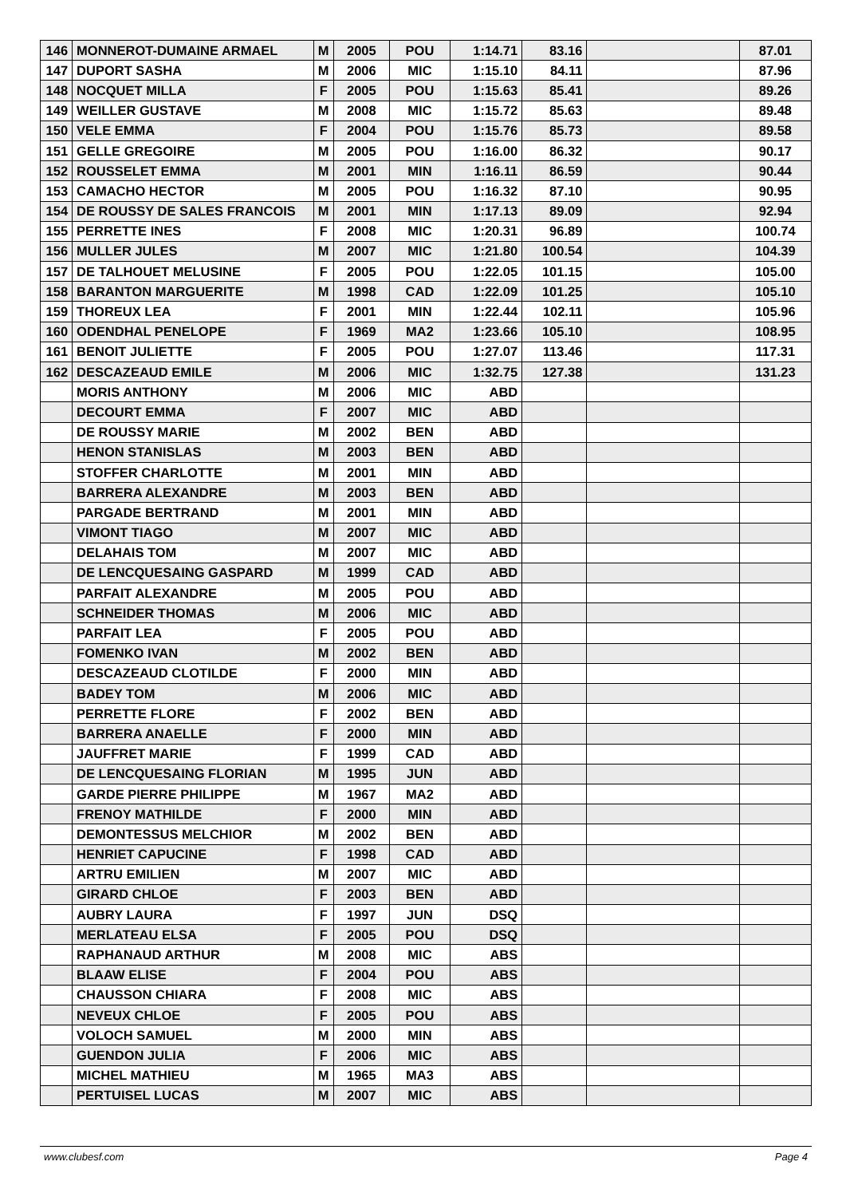| 146 | MONNEROT-DUMAINE ARMAEL | M | 2005 | POU | 1:14.71 | 83.16 | | 87.01 |
| 147 | DUPORT SASHA | M | 2006 | MIC | 1:15.10 | 84.11 | | 87.96 |
| 148 | NOCQUET MILLA | F | 2005 | POU | 1:15.63 | 85.41 | | 89.26 |
| 149 | WEILLER GUSTAVE | M | 2008 | MIC | 1:15.72 | 85.63 | | 89.48 |
| 150 | VELE EMMA | F | 2004 | POU | 1:15.76 | 85.73 | | 89.58 |
| 151 | GELLE GREGOIRE | M | 2005 | POU | 1:16.00 | 86.32 | | 90.17 |
| 152 | ROUSSELET EMMA | M | 2001 | MIN | 1:16.11 | 86.59 | | 90.44 |
| 153 | CAMACHO HECTOR | M | 2005 | POU | 1:16.32 | 87.10 | | 90.95 |
| 154 | DE ROUSSY DE SALES FRANCOIS | M | 2001 | MIN | 1:17.13 | 89.09 | | 92.94 |
| 155 | PERRETTE INES | F | 2008 | MIC | 1:20.31 | 96.89 | | 100.74 |
| 156 | MULLER JULES | M | 2007 | MIC | 1:21.80 | 100.54 | | 104.39 |
| 157 | DE TALHOUET MELUSINE | F | 2005 | POU | 1:22.05 | 101.15 | | 105.00 |
| 158 | BARANTON MARGUERITE | M | 1998 | CAD | 1:22.09 | 101.25 | | 105.10 |
| 159 | THOREUX LEA | F | 2001 | MIN | 1:22.44 | 102.11 | | 105.96 |
| 160 | ODENDHAL PENELOPE | F | 1969 | MA2 | 1:23.66 | 105.10 | | 108.95 |
| 161 | BENOIT JULIETTE | F | 2005 | POU | 1:27.07 | 113.46 | | 117.31 |
| 162 | DESCAZEAUD EMILE | M | 2006 | MIC | 1:32.75 | 127.38 | | 131.23 |
| | MORIS ANTHONY | M | 2006 | MIC | ABD | | | |
| | DECOURT EMMA | F | 2007 | MIC | ABD | | | |
| | DE ROUSSY MARIE | M | 2002 | BEN | ABD | | | |
| | HENON STANISLAS | M | 2003 | BEN | ABD | | | |
| | STOFFER CHARLOTTE | M | 2001 | MIN | ABD | | | |
| | BARRERA ALEXANDRE | M | 2003 | BEN | ABD | | | |
| | PARGADE BERTRAND | M | 2001 | MIN | ABD | | | |
| | VIMONT TIAGO | M | 2007 | MIC | ABD | | | |
| | DELAHAIS TOM | M | 2007 | MIC | ABD | | | |
| | DE LENCQUESAING GASPARD | M | 1999 | CAD | ABD | | | |
| | PARFAIT ALEXANDRE | M | 2005 | POU | ABD | | | |
| | SCHNEIDER THOMAS | M | 2006 | MIC | ABD | | | |
| | PARFAIT LEA | F | 2005 | POU | ABD | | | |
| | FOMENKO IVAN | M | 2002 | BEN | ABD | | | |
| | DESCAZEAUD CLOTILDE | F | 2000 | MIN | ABD | | | |
| | BADEY TOM | M | 2006 | MIC | ABD | | | |
| | PERRETTE FLORE | F | 2002 | BEN | ABD | | | |
| | BARRERA ANAELLE | F | 2000 | MIN | ABD | | | |
| | JAUFFRET MARIE | F | 1999 | CAD | ABD | | | |
| | DE LENCQUESAING FLORIAN | M | 1995 | JUN | ABD | | | |
| | GARDE PIERRE PHILIPPE | M | 1967 | MA2 | ABD | | | |
| | FRENOY MATHILDE | F | 2000 | MIN | ABD | | | |
| | DEMONTESSUS MELCHIOR | M | 2002 | BEN | ABD | | | |
| | HENRIET CAPUCINE | F | 1998 | CAD | ABD | | | |
| | ARTRU EMILIEN | M | 2007 | MIC | ABD | | | |
| | GIRARD CHLOE | F | 2003 | BEN | ABD | | | |
| | AUBRY LAURA | F | 1997 | JUN | DSQ | | | |
| | MERLATEAU ELSA | F | 2005 | POU | DSQ | | | |
| | RAPHANAUD ARTHUR | M | 2008 | MIC | ABS | | | |
| | BLAAW ELISE | F | 2004 | POU | ABS | | | |
| | CHAUSSON CHIARA | F | 2008 | MIC | ABS | | | |
| | NEVEUX CHLOE | F | 2005 | POU | ABS | | | |
| | VOLOCH SAMUEL | M | 2000 | MIN | ABS | | | |
| | GUENDON JULIA | F | 2006 | MIC | ABS | | | |
| | MICHEL MATHIEU | M | 1965 | MA3 | ABS | | | |
| | PERTUISEL LUCAS | M | 2007 | MIC | ABS | | | |
www.clubesf.com Page 4